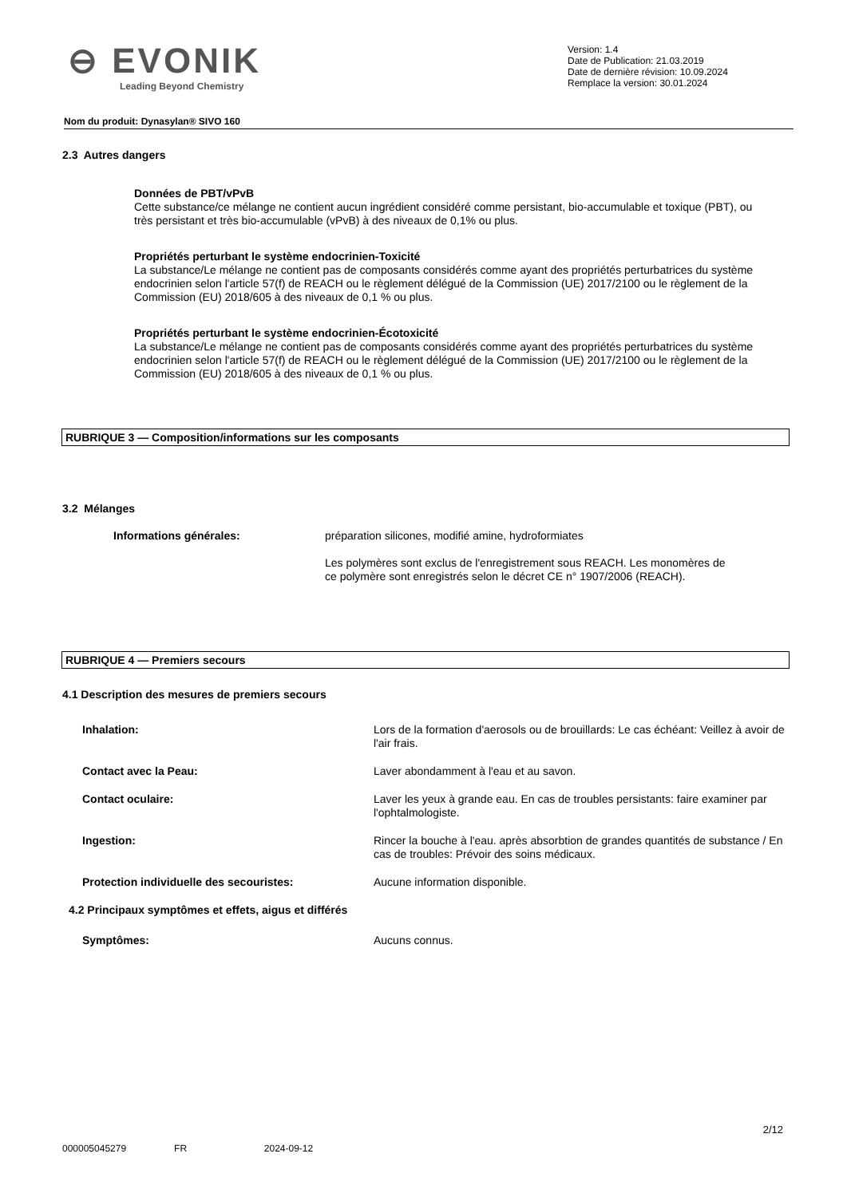⊖ EVONIK
Leading Beyond Chemistry
Version: 1.4
Date de Publication: 21.03.2019
Date de dernière révision: 10.09.2024
Remplace la version: 30.01.2024
Nom du produit: Dynasylan® SIVO 160
2.3 Autres dangers
Données de PBT/vPvB
Cette substance/ce mélange ne contient aucun ingrédient considéré comme persistant, bio-accumulable et toxique (PBT), ou très persistant et très bio-accumulable (vPvB) à des niveaux de 0,1% ou plus.
Propriétés perturbant le système endocrinien-Toxicité
La substance/Le mélange ne contient pas de composants considérés comme ayant des propriétés perturbatrices du système endocrinien selon l'article 57(f) de REACH ou le règlement délégué de la Commission (UE) 2017/2100 ou le règlement de la Commission (EU) 2018/605 à des niveaux de 0,1 % ou plus.
Propriétés perturbant le système endocrinien-Écotoxicité
La substance/Le mélange ne contient pas de composants considérés comme ayant des propriétés perturbatrices du système endocrinien selon l'article 57(f) de REACH ou le règlement délégué de la Commission (UE) 2017/2100 ou le règlement de la Commission (EU) 2018/605 à des niveaux de 0,1 % ou plus.
RUBRIQUE 3 — Composition/informations sur les composants
3.2 Mélanges
Informations générales: préparation silicones, modifié amine, hydroformiates
Les polymères sont exclus de l'enregistrement sous REACH. Les monomères de ce polymère sont enregistrés selon le décret CE n° 1907/2006 (REACH).
RUBRIQUE 4 — Premiers secours
4.1 Description des mesures de premiers secours
Inhalation: Lors de la formation d'aerosols ou de brouillards: Le cas échéant: Veillez à avoir de l'air frais.
Contact avec la Peau: Laver abondamment à l'eau et au savon.
Contact oculaire: Laver les yeux à grande eau. En cas de troubles persistants: faire examiner par l'ophtalmologiste.
Ingestion: Rincer la bouche à l'eau. après absorbtion de grandes quantités de substance / En cas de troubles: Prévoir des soins médicaux.
Protection individuelle des secouristes: Aucune information disponible.
4.2 Principaux symptômes et effets, aigus et différés
Symptômes: Aucuns connus.
2/12
000005045279 FR 2024-09-12